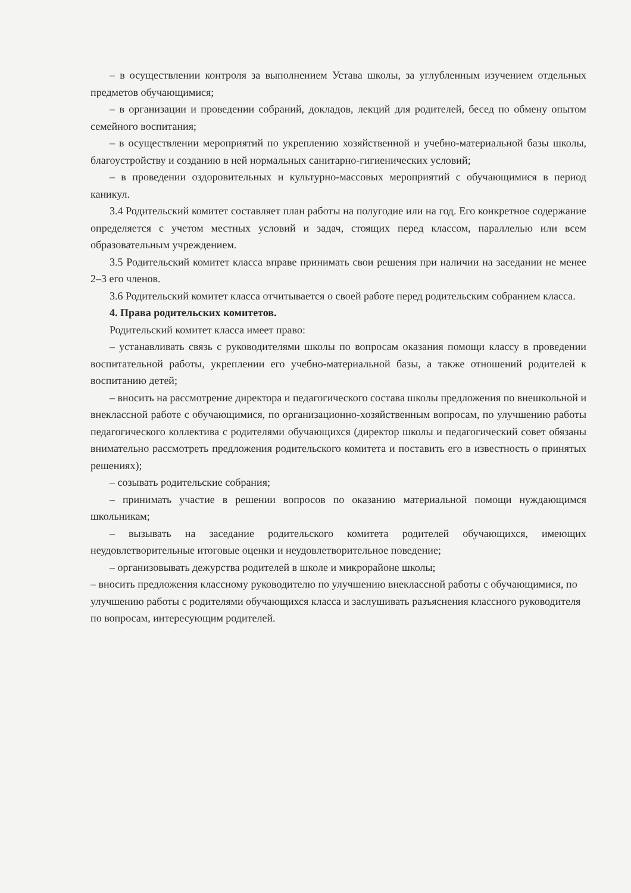– в осуществлении контроля за выполнением Устава школы, за углубленным изучением отдельных предметов обучающимися;
– в организации и проведении собраний, докладов, лекций для родителей, бесед по обмену опытом семейного воспитания;
– в осуществлении мероприятий по укреплению хозяйственной и учебно-материальной базы школы, благоустройству и созданию в ней нормальных санитарно-гигиенических условий;
– в проведении оздоровительных и культурно-массовых мероприятий с обучающимися в период каникул.
3.4 Родительский комитет составляет план работы на полугодие или на год. Его конкретное содержание определяется с учетом местных условий и задач, стоящих перед классом, параллелью или всем образовательным учреждением.
3.5 Родительский комитет класса вправе принимать свои решения при наличии на заседании не менее 2–3 его членов.
3.6 Родительский комитет класса отчитывается о своей работе перед родительским собранием класса.
4. Права родительских комитетов.
Родительский комитет класса имеет право:
– устанавливать связь с руководителями школы по вопросам оказания помощи классу в проведении воспитательной работы, укреплении его учебно-материальной базы, а также отношений родителей к воспитанию детей;
– вносить на рассмотрение директора и педагогического состава школы предложения по внешкольной и внеклассной работе с обучающимися, по организационно-хозяйственным вопросам, по улучшению работы педагогического коллектива с родителями обучающихся (директор школы и педагогический совет обязаны внимательно рассмотреть предложения родительского комитета и поставить его в известность о принятых решениях);
– созывать родительские собрания;
– принимать участие в решении вопросов по оказанию материальной помощи нуждающимся школьникам;
– вызывать на заседание родительского комитета родителей обучающихся, имеющих неудовлетворительные итоговые оценки и неудовлетворительное поведение;
– организовывать дежурства родителей в школе и микрорайоне школы;
– вносить предложения классному руководителю по улучшению внеклассной работы с обучающимися, по улучшению работы с родителями обучающихся класса и заслушивать разъяснения классного руководителя по вопросам, интересующим родителей.